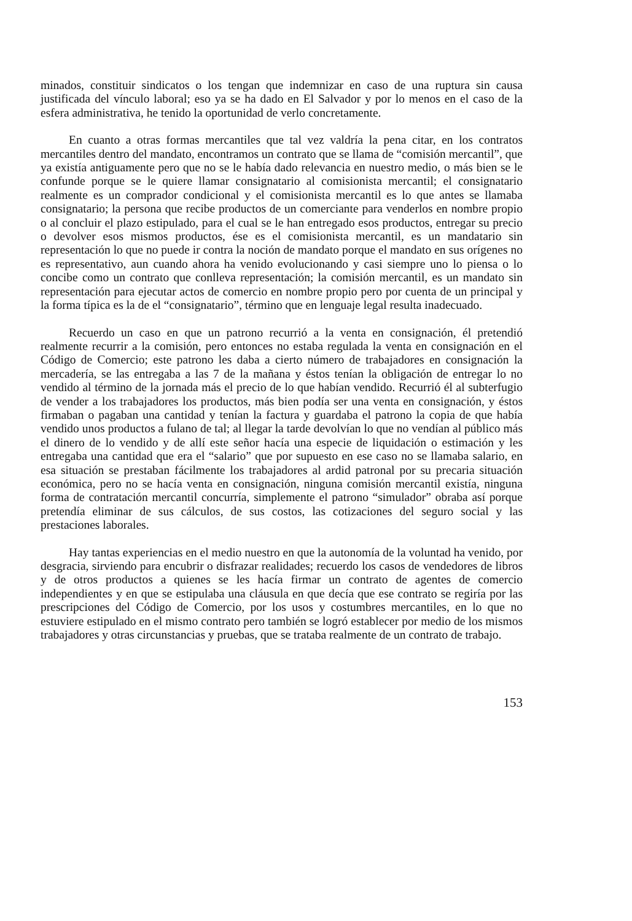minados, constituir sindicatos o los tengan que indemnizar en caso de una ruptura sin causa justificada del vínculo laboral; eso ya se ha dado en El Salvador y por lo menos en el caso de la esfera administrativa, he tenido la oportunidad de verlo concretamente.
En cuanto a otras formas mercantiles que tal vez valdría la pena citar, en los contratos mercantiles dentro del mandato, encontramos un contrato que se llama de “comisión mercantil”, que ya existía antiguamente pero que no se le había dado relevancia en nuestro medio, o más bien se le confunde porque se le quiere llamar consignatario al comisionista mercantil; el consignatario realmente es un comprador condicional y el comisionista mercantil es lo que antes se llamaba consignatario; la persona que recibe productos de un comerciante para venderlos en nombre propio o al concluir el plazo estipulado, para el cual se le han entregado esos productos, entregar su precio o devolver esos mismos productos, ése es el comisionista mercantil, es un mandatario sin representación lo que no puede ir contra la noción de mandato porque el mandato en sus orígenes no es representativo, aun cuando ahora ha venido evolucionando y casi siempre uno lo piensa o lo concibe como un contrato que conlleva representación; la comisión mercantil, es un mandato sin representación para ejecutar actos de comercio en nombre propio pero por cuenta de un principal y la forma típica es la de el “consignatario”, término que en lenguaje legal resulta inadecuado.
Recuerdo un caso en que un patrono recurrió a la venta en consignación, él pretendió realmente recurrir a la comisión, pero entonces no estaba regulada la venta en consignación en el Código de Comercio; este patrono les daba a cierto número de trabajadores en consignación la mercadería, se las entregaba a las 7 de la mañana y éstos tenían la obligación de entregar lo no vendido al término de la jornada más el precio de lo que habían vendido. Recurrió él al subterfugio de vender a los trabajadores los productos, más bien podía ser una venta en consignación, y éstos firmaban o pagaban una cantidad y tenían la factura y guardaba el patrono la copia de que había vendido unos productos a fulano de tal; al llegar la tarde devolvían lo que no vendían al público más el dinero de lo vendido y de allí este señor hacía una especie de liquidación o estimación y les entregaba una cantidad que era el “salario” que por supuesto en ese caso no se llamaba salario, en esa situación se prestaban fácilmente los trabajadores al ardid patronal por su precaria situación económica, pero no se hacía venta en consignación, ninguna comisión mercantil existía, ninguna forma de contratación mercantil concurría, simplemente el patrono “simulador” obraba así porque pretendía eliminar de sus cálculos, de sus costos, las cotizaciones del seguro social y las prestaciones laborales.
Hay tantas experiencias en el medio nuestro en que la autonomía de la voluntad ha venido, por desgracia, sirviendo para encubrir o disfrazar realidades; recuerdo los casos de vendedores de libros y de otros productos a quienes se les hacía firmar un contrato de agentes de comercio independientes y en que se estipulaba una cláusula en que decía que ese contrato se regiría por las prescripciones del Código de Comercio, por los usos y costumbres mercantiles, en lo que no estuviere estipulado en el mismo contrato pero también se logró establecer por medio de los mismos trabajadores y otras circunstancias y pruebas, que se trataba realmente de un contrato de trabajo.
153